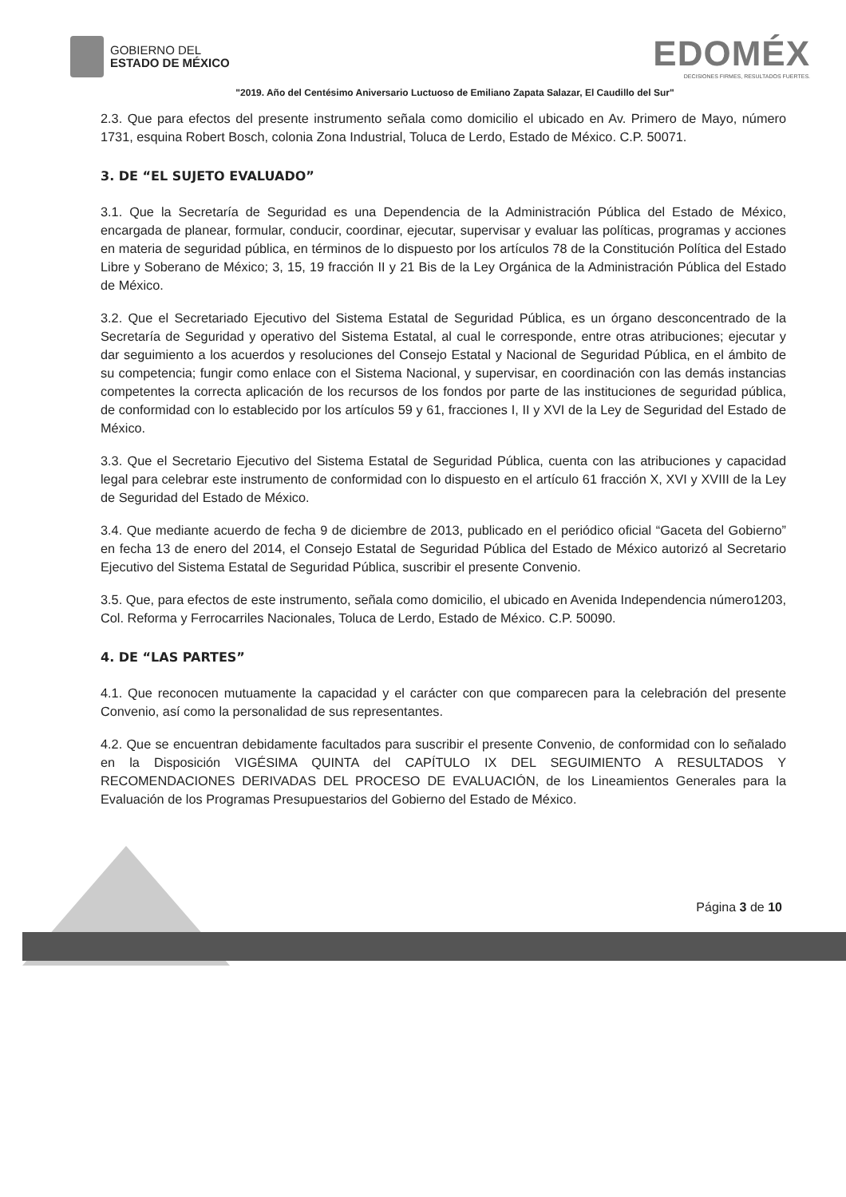GOBIERNO DEL
ESTADO DE MÉXICO
EDOMÉX
DECISIONES FIRMES, RESULTADOS FUERTES.
"2019. Año del Centésimo Aniversario Luctuoso de Emiliano Zapata Salazar, El Caudillo del Sur"
2.3. Que para efectos del presente instrumento señala como domicilio el ubicado en Av. Primero de Mayo, número 1731, esquina Robert Bosch, colonia Zona Industrial, Toluca de Lerdo, Estado de México. C.P. 50071.
3. DE “EL SUJETO EVALUADO”
3.1. Que la Secretaría de Seguridad es una Dependencia de la Administración Pública del Estado de México, encargada de planear, formular, conducir, coordinar, ejecutar, supervisar y evaluar las políticas, programas y acciones en materia de seguridad pública, en términos de lo dispuesto por los artículos 78 de la Constitución Política del Estado Libre y Soberano de México; 3, 15, 19 fracción II y 21 Bis de la Ley Orgánica de la Administración Pública del Estado de México.
3.2. Que el Secretariado Ejecutivo del Sistema Estatal de Seguridad Pública, es un órgano desconcentrado de la Secretaría de Seguridad y operativo del Sistema Estatal, al cual le corresponde, entre otras atribuciones; ejecutar y dar seguimiento a los acuerdos y resoluciones del Consejo Estatal y Nacional de Seguridad Pública, en el ámbito de su competencia; fungir como enlace con el Sistema Nacional, y supervisar, en coordinación con las demás instancias competentes la correcta aplicación de los recursos de los fondos por parte de las instituciones de seguridad pública, de conformidad con lo establecido por los artículos 59 y 61, fracciones I, II y XVI de la Ley de Seguridad del Estado de México.
3.3. Que el Secretario Ejecutivo del Sistema Estatal de Seguridad Pública, cuenta con las atribuciones y capacidad legal para celebrar este instrumento de conformidad con lo dispuesto en el artículo 61 fracción X, XVI y XVIII de la Ley de Seguridad del Estado de México.
3.4. Que mediante acuerdo de fecha 9 de diciembre de 2013, publicado en el periódico oficial “Gaceta del Gobierno” en fecha 13 de enero del 2014, el Consejo Estatal de Seguridad Pública del Estado de México autorizó al Secretario Ejecutivo del Sistema Estatal de Seguridad Pública, suscribir el presente Convenio.
3.5. Que, para efectos de este instrumento, señala como domicilio, el ubicado en Avenida Independencia número1203, Col. Reforma y Ferrocarriles Nacionales, Toluca de Lerdo, Estado de México. C.P. 50090.
4. DE “LAS PARTES”
4.1. Que reconocen mutuamente la capacidad y el carácter con que comparecen para la celebración del presente Convenio, así como la personalidad de sus representantes.
4.2. Que se encuentran debidamente facultados para suscribir el presente Convenio, de conformidad con lo señalado en la Disposición VIGÉSIMA QUINTA del CAPÍTULO IX DEL SEGUIMIENTO A RESULTADOS Y RECOMENDACIONES DERIVADAS DEL PROCESO DE EVALUACIÓN, de los Lineamientos Generales para la Evaluación de los Programas Presupuestarios del Gobierno del Estado de México.
Página 3 de 10